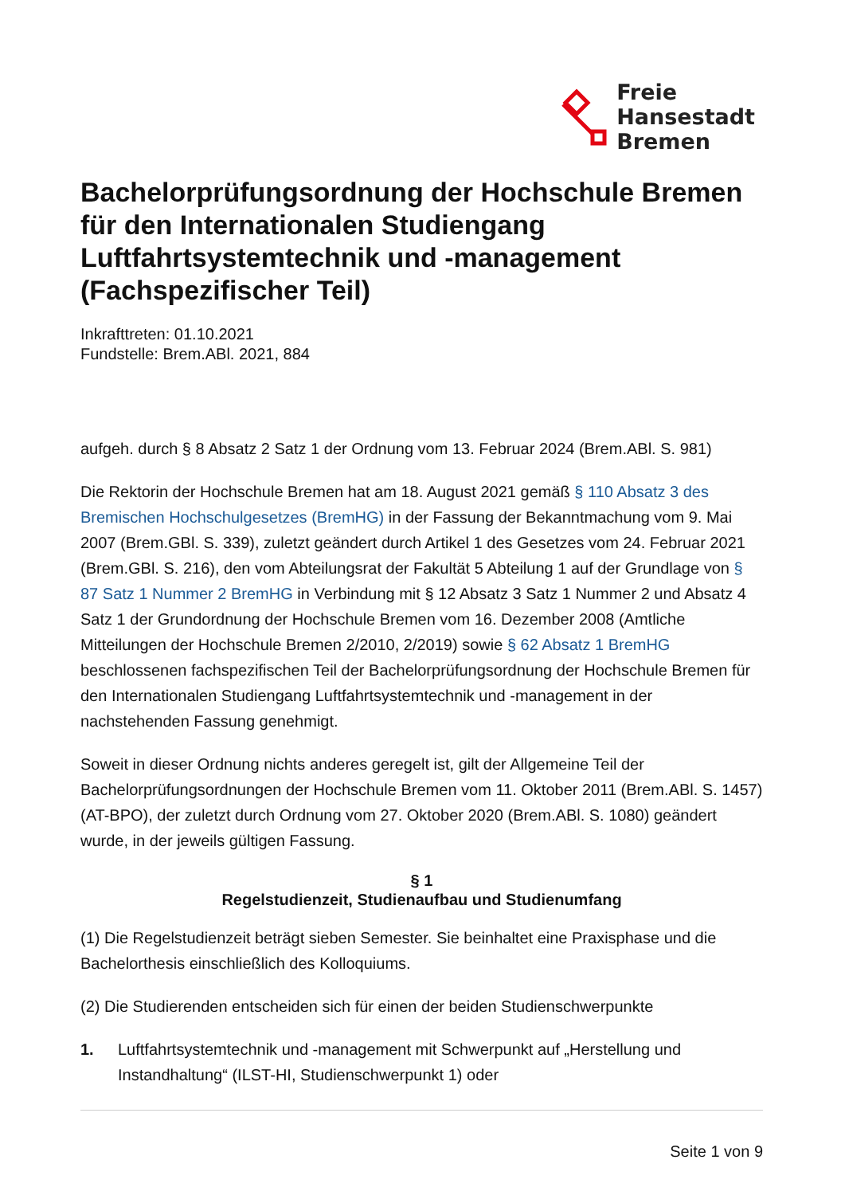Freie
Hansestadt
Bremen
Bachelorprüfungsordnung der Hochschule Bremen für den Internationalen Studiengang Luftfahrtsystemtechnik und -management (Fachspezifischer Teil)
Inkrafttreten: 01.10.2021
Fundstelle: Brem.ABl. 2021, 884
aufgeh. durch § 8 Absatz 2 Satz 1 der Ordnung vom 13. Februar 2024 (Brem.ABl. S. 981)
Die Rektorin der Hochschule Bremen hat am 18. August 2021 gemäß § 110 Absatz 3 des Bremischen Hochschulgesetzes (BremHG) in der Fassung der Bekanntmachung vom 9. Mai 2007 (Brem.GBl. S. 339), zuletzt geändert durch Artikel 1 des Gesetzes vom 24. Februar 2021 (Brem.GBl. S. 216), den vom Abteilungsrat der Fakultät 5 Abteilung 1 auf der Grundlage von § 87 Satz 1 Nummer 2 BremHG in Verbindung mit § 12 Absatz 3 Satz 1 Nummer 2 und Absatz 4 Satz 1 der Grundordnung der Hochschule Bremen vom 16. Dezember 2008 (Amtliche Mitteilungen der Hochschule Bremen 2/2010, 2/2019) sowie § 62 Absatz 1 BremHG beschlossenen fachspezifischen Teil der Bachelorprüfungsordnung der Hochschule Bremen für den Internationalen Studiengang Luftfahrtsystemtechnik und -management in der nachstehenden Fassung genehmigt.
Soweit in dieser Ordnung nichts anderes geregelt ist, gilt der Allgemeine Teil der Bachelorprüfungsordnungen der Hochschule Bremen vom 11. Oktober 2011 (Brem.ABl. S. 1457) (AT-BPO), der zuletzt durch Ordnung vom 27. Oktober 2020 (Brem.ABl. S. 1080) geändert wurde, in der jeweils gültigen Fassung.
§ 1
Regelstudienzeit, Studienaufbau und Studienumfang
(1) Die Regelstudienzeit beträgt sieben Semester. Sie beinhaltet eine Praxisphase und die Bachelorthesis einschließlich des Kolloquiums.
(2) Die Studierenden entscheiden sich für einen der beiden Studienschwerpunkte
1. Luftfahrtsystemtechnik und -management mit Schwerpunkt auf „Herstellung und Instandhaltung“ (ILST-HI, Studienschwerpunkt 1) oder
Seite 1 von 9